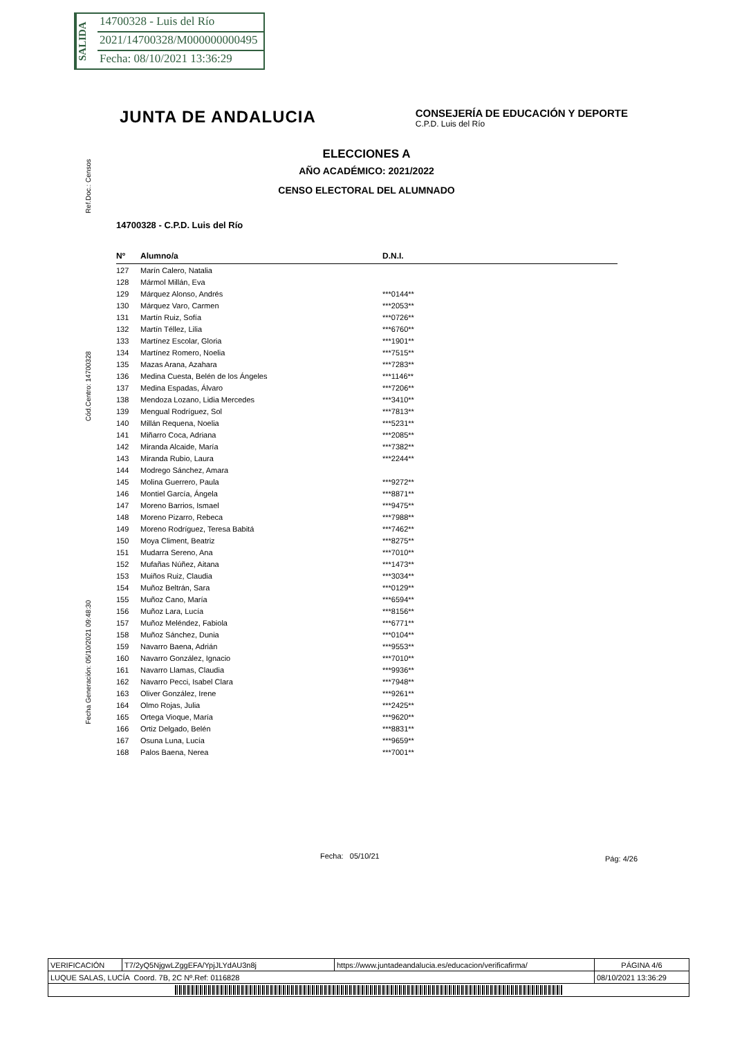SALIDA
14700328 - Luis del Río
2021/14700328/M000000000495
Fecha: 08/10/2021 13:36:29
JUNTA DE ANDALUCIA
CONSEJERÍA DE EDUCACIÓN Y DEPORTE
C.P.D. Luis del Río
Ref.Doc.: Censos
Cód.Centro: 14700328
Fecha Generación: 05/10/2021 09:48:30
ELECCIONES A
AÑO ACADÉMICO: 2021/2022
CENSO ELECTORAL DEL ALUMNADO
14700328 - C.P.D. Luis del Río
| Nº | Alumno/a | D.N.I. |
| --- | --- | --- |
| 127 | Marín Calero, Natalia | |
| 128 | Mármol Millán, Eva | |
| 129 | Márquez Alonso, Andrés | ***0144** |
| 130 | Márquez Varo, Carmen | ***2053** |
| 131 | Martín Ruiz, Sofía | ***0726** |
| 132 | Martín Téllez, Lilia | ***6760** |
| 133 | Martínez Escolar, Gloria | ***1901** |
| 134 | Martínez Romero, Noelia | ***7515** |
| 135 | Mazas Arana, Azahara | ***7283** |
| 136 | Medina Cuesta, Belén de los Ángeles | ***1146** |
| 137 | Medina Espadas, Álvaro | ***7206** |
| 138 | Mendoza Lozano, Lidia Mercedes | ***3410** |
| 139 | Mengual Rodríguez, Sol | ***7813** |
| 140 | Millán Requena, Noelia | ***5231** |
| 141 | Miñarro Coca, Adriana | ***2085** |
| 142 | Miranda Alcaide, María | ***7382** |
| 143 | Miranda Rubio, Laura | ***2244** |
| 144 | Modrego Sánchez, Amara | |
| 145 | Molina Guerrero, Paula | ***9272** |
| 146 | Montiel García, Ángela | ***8871** |
| 147 | Moreno Barrios, Ismael | ***9475** |
| 148 | Moreno Pizarro, Rebeca | ***7988** |
| 149 | Moreno Rodríguez, Teresa Babitá | ***7462** |
| 150 | Moya Climent, Beatriz | ***8275** |
| 151 | Mudarra Sereno, Ana | ***7010** |
| 152 | Mufañas Núñez, Aitana | ***1473** |
| 153 | Muiños Ruiz, Claudia | ***3034** |
| 154 | Muñoz Beltrán, Sara | ***0129** |
| 155 | Muñoz Cano, María | ***6594** |
| 156 | Muñoz Lara, Lucía | ***8156** |
| 157 | Muñoz Meléndez, Fabiola | ***6771** |
| 158 | Muñoz Sánchez, Dunia | ***0104** |
| 159 | Navarro Baena, Adrián | ***9553** |
| 160 | Navarro González, Ignacio | ***7010** |
| 161 | Navarro Llamas, Claudia | ***9936** |
| 162 | Navarro Pecci, Isabel Clara | ***7948** |
| 163 | Oliver González, Irene | ***9261** |
| 164 | Olmo Rojas, Julia | ***2425** |
| 165 | Ortega Vioque, María | ***9620** |
| 166 | Ortiz Delgado, Belén | ***8831** |
| 167 | Osuna Luna, Lucía | ***9659** |
| 168 | Palos Baena, Nerea | ***7001** |
Fecha: 05/10/21 Pág: 4/26
| VERIFICACIÓN | T7/2yQ5NjgwLZggEFA/YpjJLYdAU3n8j | https://www.juntadeandalucia.es/educacion/verificafirma/ | PÁGINA 4/6 |
| LUQUE SALAS, LUCÍA Coord. 7B, 2C Nº.Ref: 0116828 | | | 08/10/2021 13:36:29 |